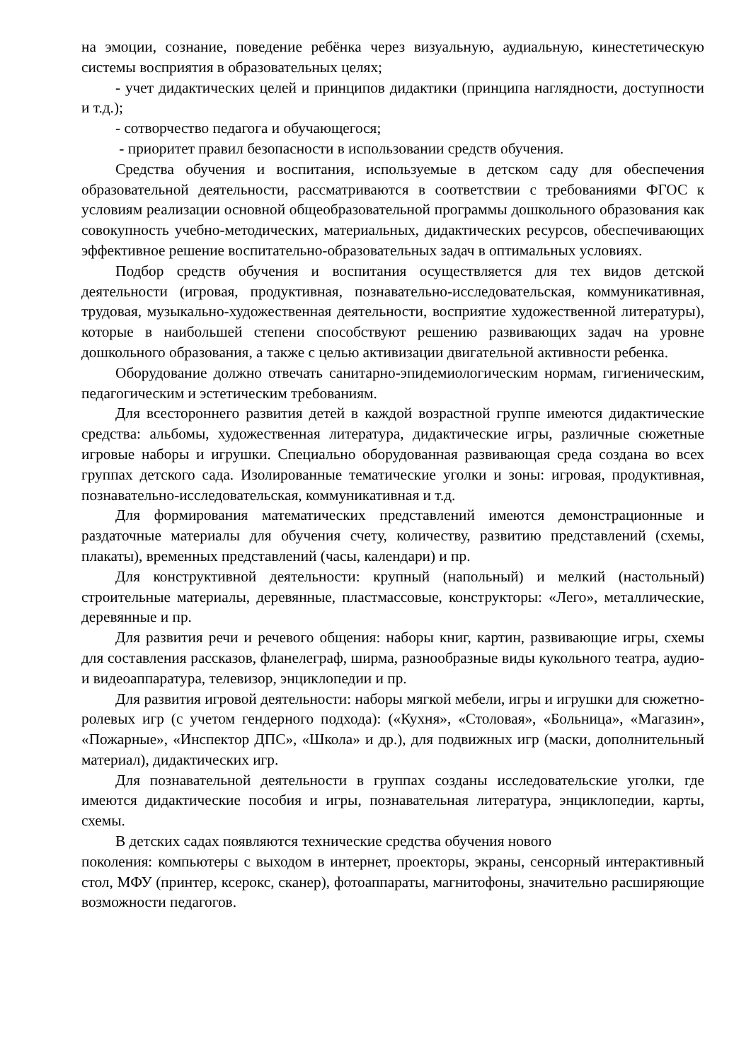на эмоции, сознание, поведение ребёнка через визуальную, аудиальную, кинестетическую системы восприятия в образовательных целях;
- учет дидактических целей и принципов дидактики (принципа наглядности, доступности и т.д.);
- сотворчество педагога и обучающегося;
- приоритет правил безопасности в использовании средств обучения.
Средства обучения и воспитания, используемые в детском саду для обеспечения образовательной деятельности, рассматриваются в соответствии с требованиями ФГОС к условиям реализации основной общеобразовательной программы дошкольного образования как совокупность учебно-методических, материальных, дидактических ресурсов, обеспечивающих эффективное решение воспитательно-образовательных задач в оптимальных условиях.
Подбор средств обучения и воспитания осуществляется для тех видов детской деятельности (игровая, продуктивная, познавательно-исследовательская, коммуникативная, трудовая, музыкально-художественная деятельности, восприятие художественной литературы), которые в наибольшей степени способствуют решению развивающих задач на уровне дошкольного образования, а также с целью активизации двигательной активности ребенка.
Оборудование должно отвечать санитарно-эпидемиологическим нормам, гигиеническим, педагогическим и эстетическим требованиям.
Для всестороннего развития детей в каждой возрастной группе имеются дидактические средства: альбомы, художественная литература, дидактические игры, различные сюжетные игровые наборы и игрушки. Специально оборудованная развивающая среда создана во всех группах детского сада. Изолированные тематические уголки и зоны: игровая, продуктивная, познавательно-исследовательская, коммуникативная и т.д.
Для формирования математических представлений имеются демонстрационные и раздаточные материалы для обучения счету, количеству, развитию представлений (схемы, плакаты), временных представлений (часы, календари) и пр.
Для конструктивной деятельности: крупный (напольный) и мелкий (настольный) строительные материалы, деревянные, пластмассовые, конструкторы: «Лего», металлические, деревянные и пр.
Для развития речи и речевого общения: наборы книг, картин, развивающие игры, схемы для составления рассказов, фланелеграф, ширма, разнообразные виды кукольного театра, аудио- и видеоаппаратура, телевизор, энциклопедии и пр.
Для развития игровой деятельности: наборы мягкой мебели, игры и игрушки для сюжетно-ролевых игр (с учетом гендерного подхода): («Кухня», «Столовая», «Больница», «Магазин», «Пожарные», «Инспектор ДПС», «Школа» и др.), для подвижных игр (маски, дополнительный материал), дидактических игр.
Для познавательной деятельности в группах созданы исследовательские уголки, где имеются дидактические пособия и игры, познавательная литература, энциклопедии, карты, схемы.
В детских садах появляются технические средства обучения нового
поколения: компьютеры с выходом в интернет, проекторы, экраны, сенсорный интерактивный стол, МФУ (принтер, ксерокс, сканер), фотоаппараты, магнитофоны, значительно расширяющие возможности педагогов.